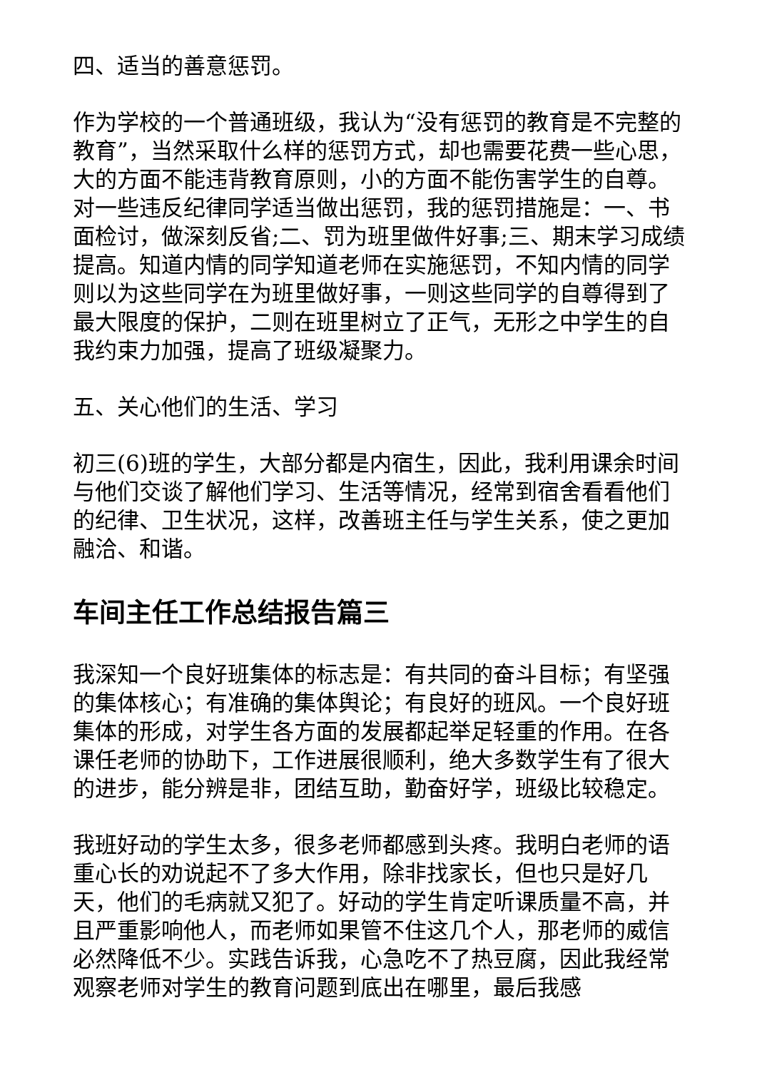四、适当的善意惩罚。
作为学校的一个普通班级，我认为“没有惩罚的教育是不完整的教育”，当然采取什么样的惩罚方式，却也需要花费一些心思，大的方面不能违背教育原则，小的方面不能伤害学生的自尊。对一些违反纪律同学适当做出惩罚，我的惩罚措施是：一、书面检讨，做深刻反省;二、罚为班里做件好事;三、期末学习成绩提高。知道内情的同学知道老师在实施惩罚，不知内情的同学则以为这些同学在为班里做好事，一则这些同学的自尊得到了最大限度的保护，二则在班里树立了正气，无形之中学生的自我约束力加强，提高了班级凝聚力。
五、关心他们的生活、学习
初三(6)班的学生，大部分都是内宿生，因此，我利用课余时间与他们交谈了解他们学习、生活等情况，经常到宿舍看看他们的纪律、卫生状况，这样，改善班主任与学生关系，使之更加融洽、和谐。
车间主任工作总结报告篇三
我深知一个良好班集体的标志是：有共同的奋斗目标；有坚强的集体核心；有准确的集体舆论；有良好的班风。一个良好班集体的形成，对学生各方面的发展都起举足轻重的作用。在各课任老师的协助下，工作进展很顺利，绝大多数学生有了很大的进步，能分辨是非，团结互助，勤奋好学，班级比较稳定。
我班好动的学生太多，很多老师都感到头疼。我明白老师的语重心长的劝说起不了多大作用，除非找家长，但也只是好几天，他们的毛病就又犯了。好动的学生肯定听课质量不高，并且严重影响他人，而老师如果管不住这几个人，那老师的威信必然降低不少。实践告诉我，心急吃不了热豆腐，因此我经常观察老师对学生的教育问题到底出在哪里，最后我感